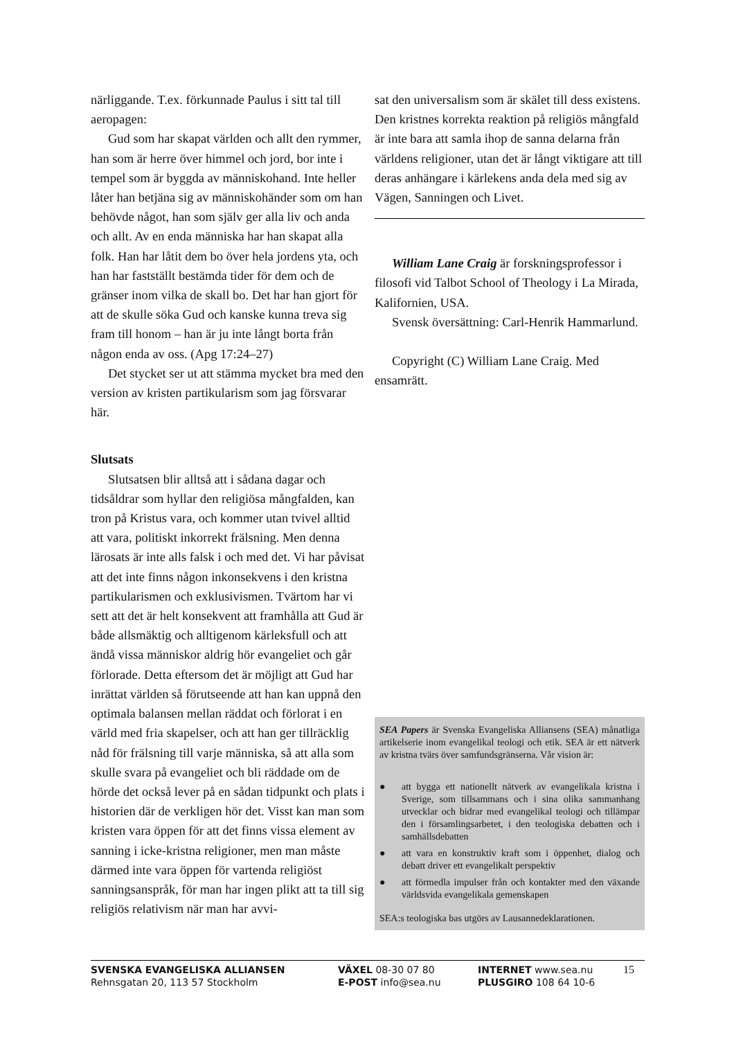närliggande. T.ex. förkunnade Paulus i sitt tal till aeropagen:
Gud som har skapat världen och allt den rymmer, han som är herre över himmel och jord, bor inte i tempel som är byggda av människohand. Inte heller låter han betjäna sig av människohänder som om han behövde något, han som själv ger alla liv och anda och allt. Av en enda människa har han skapat alla folk. Han har låtit dem bo över hela jordens yta, och han har fastställt bestämda tider för dem och de gränser inom vilka de skall bo. Det har han gjort för att de skulle söka Gud och kanske kunna treva sig fram till honom – han är ju inte långt borta från någon enda av oss. (Apg 17:24–27)
Det stycket ser ut att stämma mycket bra med den version av kristen partikularism som jag försvarar här.
Slutsats
Slutsatsen blir alltså att i sådana dagar och tidsåldrar som hyllar den religiösa mångfalden, kan tron på Kristus vara, och kommer utan tvivel alltid att vara, politiskt inkorrekt frälsning. Men denna lärosats är inte alls falsk i och med det. Vi har påvisat att det inte finns någon inkonsekvens i den kristna partikularismen och exklusivismen. Tvärtom har vi sett att det är helt konsekvent att framhålla att Gud är både allsmäktig och alltigenom kärleksfull och att ändå vissa människor aldrig hör evangeliet och går förlorade. Detta eftersom det är möjligt att Gud har inrättat världen så förutseende att han kan uppnå den optimala balansen mellan räddat och förlorat i en värld med fria skapelser, och att han ger tillräcklig nåd för frälsning till varje människa, så att alla som skulle svara på evangeliet och bli räddade om de hörde det också lever på en sådan tidpunkt och plats i historien där de verkligen hör det. Visst kan man som kristen vara öppen för att det finns vissa element av sanning i icke-kristna religioner, men man måste därmed inte vara öppen för vartenda religiöst sanningsanspråk, för man har ingen plikt att ta till sig religiös relativism när man har avvi-
sat den universalism som är skälet till dess existens. Den kristnes korrekta reaktion på religiös mångfald är inte bara att samla ihop de sanna delarna från världens religioner, utan det är långt viktigare att till deras anhängare i kärlekens anda dela med sig av Vägen, Sanningen och Livet.
William Lane Craig är forskningsprofessor i filosofi vid Talbot School of Theology i La Mirada, Kalifornien, USA.
Svensk översättning: Carl-Henrik Hammarlund.
Copyright (C) William Lane Craig. Med ensamrätt.
SEA Papers är Svenska Evangeliska Alliansens (SEA) månatliga artikelserie inom evangelikal teologi och etik. SEA är ett nätverk av kristna tvärs över samfundsgränserna. Vår vision är:
● att bygga ett nationellt nätverk av evangelikala kristna i Sverige, som tillsammans och i sina olika sammanhang utvecklar och bidrar med evangelikal teologi och tillämpar den i församlingsarbetet, i den teologiska debatten och i samhällsdebatten
● att vara en konstruktiv kraft som i öppenhet, dialog och debatt driver ett evangelikalt perspektiv
● att förmedla impulser från och kontakter med den växande världsvida evangelikala gemenskapen
SEA:s teologiska bas utgörs av Lausannedeklarationen.
SVENSKA EVANGELISKA ALLIANSEN
Rehnsgatan 20, 113 57 Stockholm
VÄXEL 08-30 07 80
E-POST info@sea.nu
INTERNET www.sea.nu
PLUSGIRO 108 64 10-6
15